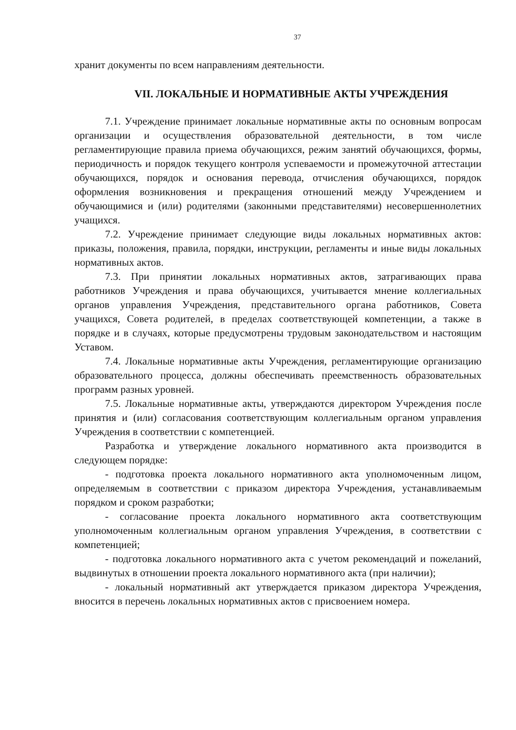37
хранит документы по всем направлениям деятельности.
VII. ЛОКАЛЬНЫЕ И НОРМАТИВНЫЕ АКТЫ УЧРЕЖДЕНИЯ
7.1. Учреждение принимает локальные нормативные акты по основным вопросам организации и осуществления образовательной деятельности, в том числе регламентирующие правила приема обучающихся, режим занятий обучающихся, формы, периодичность и порядок текущего контроля успеваемости и промежуточной аттестации обучающихся, порядок и основания перевода, отчисления обучающихся, порядок оформления возникновения и прекращения отношений между Учреждением и обучающимися и (или) родителями (законными представителями) несовершеннолетних учащихся.
7.2. Учреждение принимает следующие виды локальных нормативных актов: приказы, положения, правила, порядки, инструкции, регламенты и иные виды локальных нормативных актов.
7.3. При принятии локальных нормативных актов, затрагивающих права работников Учреждения и права обучающихся, учитывается мнение коллегиальных органов управления Учреждения, представительного органа работников, Совета учащихся, Совета родителей, в пределах соответствующей компетенции, а также в порядке и в случаях, которые предусмотрены трудовым законодательством и настоящим Уставом.
7.4. Локальные нормативные акты Учреждения, регламентирующие организацию образовательного процесса, должны обеспечивать преемственность образовательных программ разных уровней.
7.5. Локальные нормативные акты, утверждаются директором Учреждения после принятия и (или) согласования соответствующим коллегиальным органом управления Учреждения в соответствии с компетенцией.
Разработка и утверждение локального нормативного акта производится в следующем порядке:
- подготовка проекта локального нормативного акта уполномоченным лицом, определяемым в соответствии с приказом директора Учреждения, устанавливаемым порядком и сроком разработки;
- согласование проекта локального нормативного акта соответствующим уполномоченным коллегиальным органом управления Учреждения, в соответствии с компетенцией;
- подготовка локального нормативного акта с учетом рекомендаций и пожеланий, выдвинутых в отношении проекта локального нормативного акта (при наличии);
- локальный нормативный акт утверждается приказом директора Учреждения, вносится в перечень локальных нормативных актов с присвоением номера.